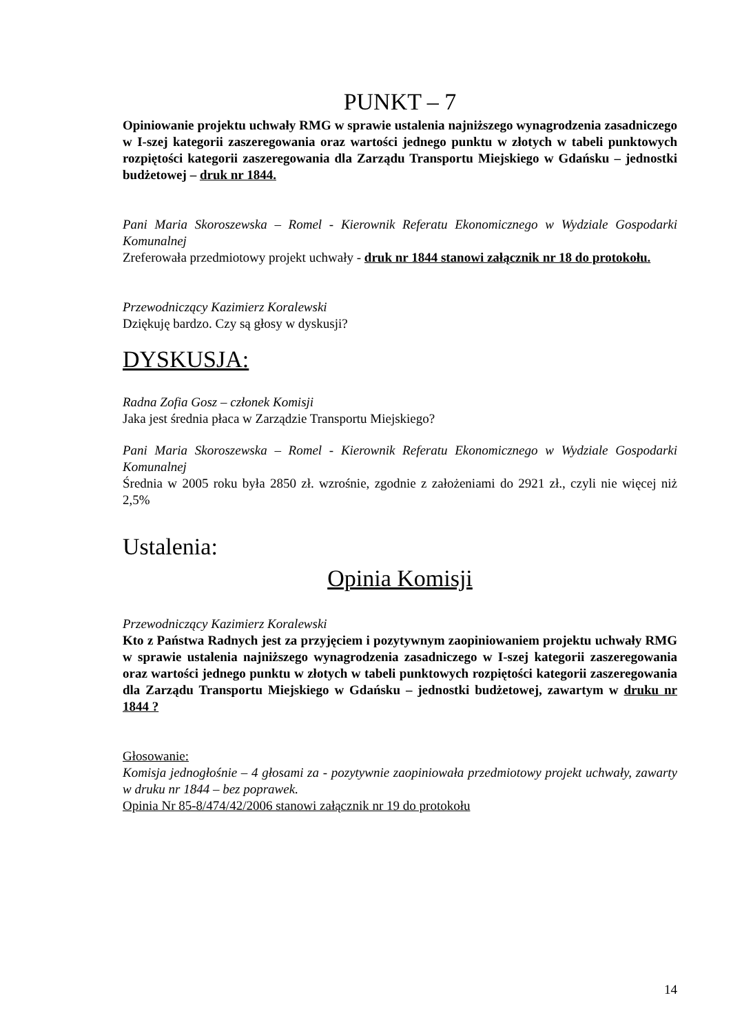PUNKT – 7
Opiniowanie projektu uchwały RMG w sprawie ustalenia najniższego wynagrodzenia zasadniczego w I-szej kategorii zaszeregowania oraz wartości jednego punktu w złotych w tabeli punktowych rozpiętości kategorii zaszeregowania dla Zarządu Transportu Miejskiego w Gdańsku – jednostki budżetowej – druk nr 1844.
Pani Maria Skoroszewska – Romel - Kierownik Referatu Ekonomicznego w Wydziale Gospodarki Komunalnej
Zreferowała przedmiotowy projekt uchwały - druk nr 1844 stanowi załącznik nr 18 do protokołu.
Przewodniczący Kazimierz Koralewski
Dziękuję bardzo. Czy są głosy w dyskusji?
DYSKUSJA:
Radna Zofia Gosz – członek Komisji
Jaka jest średnia płaca w Zarządzie Transportu Miejskiego?
Pani Maria Skoroszewska – Romel - Kierownik Referatu Ekonomicznego w Wydziale Gospodarki Komunalnej
Średnia w 2005 roku była 2850 zł. wzrośnie, zgodnie z założeniami do 2921 zł., czyli nie więcej niż 2,5%
Ustalenia:
Opinia Komisji
Przewodniczący Kazimierz Koralewski
Kto z Państwa Radnych jest za przyjęciem i pozytywnym zaopiniowaniem projektu uchwały RMG w sprawie ustalenia najniższego wynagrodzenia zasadniczego w I-szej kategorii zaszeregowania oraz wartości jednego punktu w złotych w tabeli punktowych rozpiętości kategorii zaszeregowania dla Zarządu Transportu Miejskiego w Gdańsku – jednostki budżetowej, zawartym w druku nr 1844 ?
Głosowanie:
Komisja jednogłośnie – 4 głosami za - pozytywnie zaopiniowała przedmiotowy projekt uchwały, zawarty w druku nr 1844 – bez poprawek.
Opinia Nr 85-8/474/42/2006 stanowi załącznik nr 19 do protokołu
14